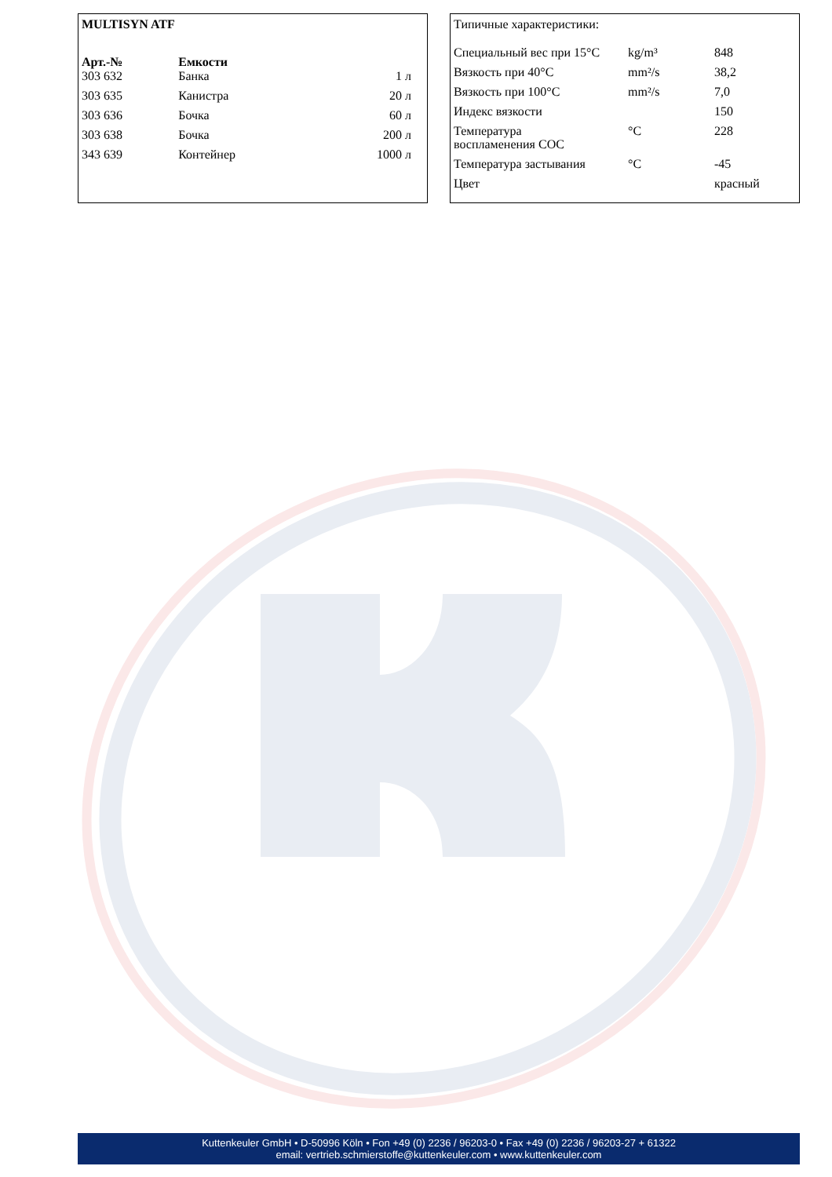MULTISYN ATF
| Арт.-№ | Емкости | |
| --- | --- | --- |
| 303 632 | Банка | 1 л |
| 303 635 | Канистра | 20 л |
| 303 636 | Бочка | 60 л |
| 303 638 | Бочка | 200 л |
| 343 639 | Контейнер | 1000 л |
Типичные характеристики:
| Специальный вес при 15°C | kg/m³ | 848 |
| Вязкость при 40°C | mm²/s | 38,2 |
| Вязкость при 100°C | mm²/s | 7,0 |
| Индекс вязкости | | 150 |
| Температура воспламенения COC | °C | 228 |
| Температура застывания | °C | -45 |
| Цвет | | красный |
Kuttenkeuler GmbH • D-50996 Köln • Fon +49 (0) 2236 / 96203-0 • Fax +49 (0) 2236 / 96203-27 + 61322
email: vertrieb.schmierstoffe@kuttenkeuler.com • www.kuttenkeuler.com